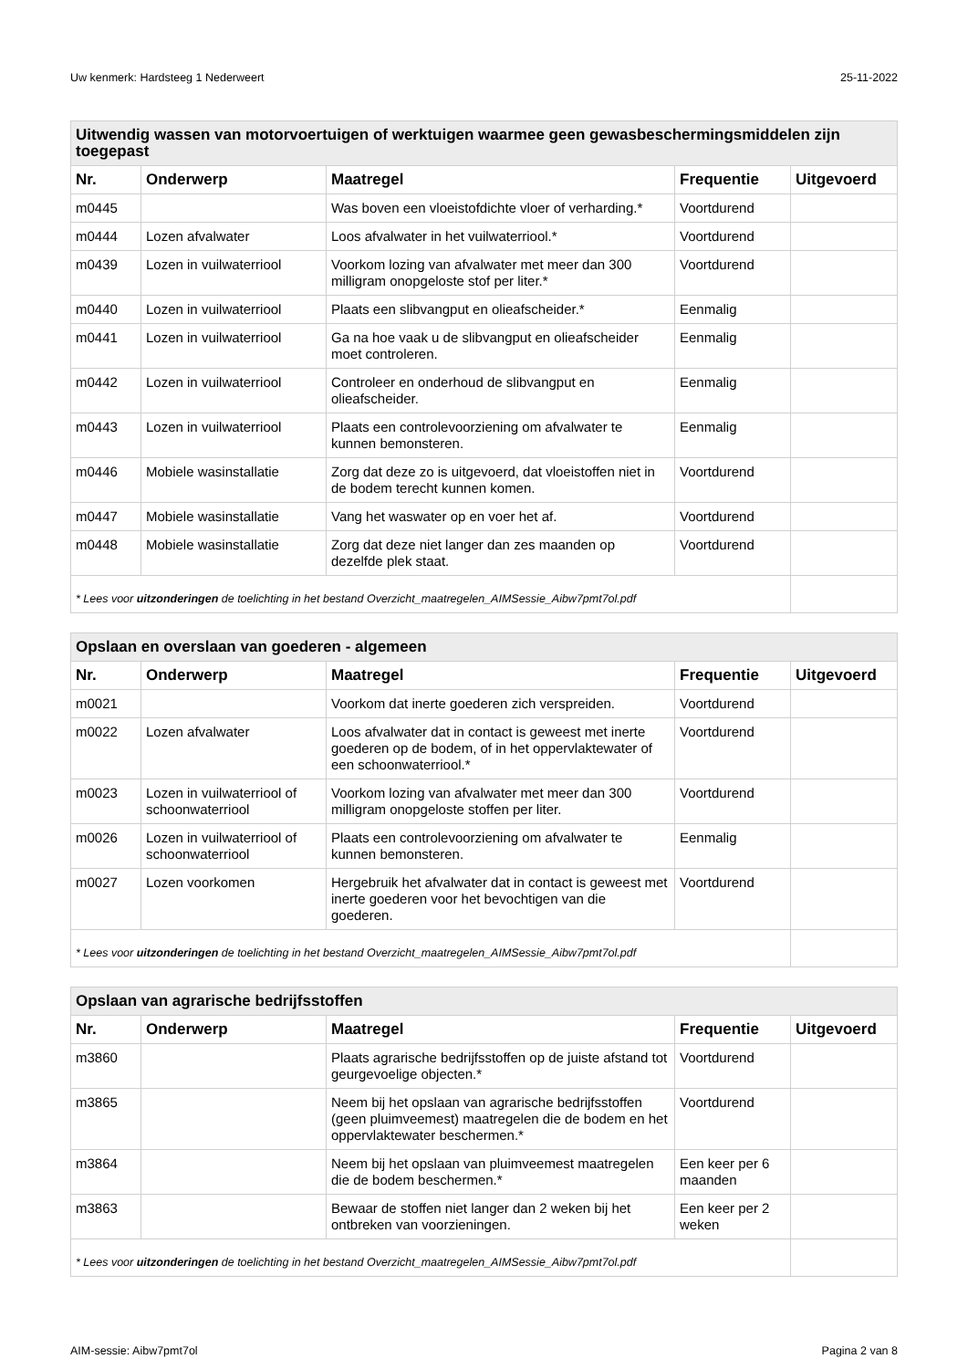Uw kenmerk: Hardsteeg 1 Nederweert 25-11-2022
| Uitwendig wassen van motorvoertuigen of werktuigen waarmee geen gewasbeschermingsmiddelen zijn toegepast | | | | |
| Nr. | Onderwerp | Maatregel | Frequentie | Uitgevoerd |
| m0445 | | Was boven een vloeistofdichte vloer of verharding.* | Voortdurend | |
| m0444 | Lozen afvalwater | Loos afvalwater in het vuilwaterriool.* | Voortdurend | |
| m0439 | Lozen in vuilwaterriool | Voorkom lozing van afvalwater met meer dan 300 milligram onopgeloste stof per liter.* | Voortdurend | |
| m0440 | Lozen in vuilwaterriool | Plaats een slibvangput en olieafscheider.* | Eenmalig | |
| m0441 | Lozen in vuilwaterriool | Ga na hoe vaak u de slibvangput en olieafscheider moet controleren. | Eenmalig | |
| m0442 | Lozen in vuilwaterriool | Controleer en onderhoud de slibvangput en olieafscheider. | Eenmalig | |
| m0443 | Lozen in vuilwaterriool | Plaats een controlevoorziening om afvalwater te kunnen bemonsteren. | Eenmalig | |
| m0446 | Mobiele wasinstallatie | Zorg dat deze zo is uitgevoerd, dat vloeistoffen niet in de bodem terecht kunnen komen. | Voortdurend | |
| m0447 | Mobiele wasinstallatie | Vang het waswater op en voer het af. | Voortdurend | |
| m0448 | Mobiele wasinstallatie | Zorg dat deze niet langer dan zes maanden op dezelfde plek staat. | Voortdurend | |
| * Lees voor uitzonderingen de toelichting in het bestand Overzicht_maatregelen_AIMSessie_Aibw7pmt7ol.pdf | | | | |
| Opslaan en overslaan van goederen - algemeen | | | | |
| Nr. | Onderwerp | Maatregel | Frequentie | Uitgevoerd |
| m0021 | | Voorkom dat inerte goederen zich verspreiden. | Voortdurend | |
| m0022 | Lozen afvalwater | Loos afvalwater dat in contact is geweest met inerte goederen op de bodem, of in het oppervlaktewater of een schoonwaterriool.* | Voortdurend | |
| m0023 | Lozen in vuilwaterriool of schoonwaterriool | Voorkom lozing van afvalwater met meer dan 300 milligram onopgeloste stoffen per liter. | Voortdurend | |
| m0026 | Lozen in vuilwaterriool of schoonwaterriool | Plaats een controlevoorziening om afvalwater te kunnen bemonsteren. | Eenmalig | |
| m0027 | Lozen voorkomen | Hergebruik het afvalwater dat in contact is geweest met inerte goederen voor het bevochtigen van die goederen. | Voortdurend | |
| * Lees voor uitzonderingen de toelichting in het bestand Overzicht_maatregelen_AIMSessie_Aibw7pmt7ol.pdf | | | | |
| Opslaan van agrarische bedrijfsstoffen | | | | |
| Nr. | Onderwerp | Maatregel | Frequentie | Uitgevoerd |
| m3860 | | Plaats agrarische bedrijfsstoffen op de juiste afstand tot geurgevoelige objecten.* | Voortdurend | |
| m3865 | | Neem bij het opslaan van agrarische bedrijfsstoffen (geen pluimveemest) maatregelen die de bodem en het oppervlaktewater beschermen.* | Voortdurend | |
| m3864 | | Neem bij het opslaan van pluimveemest maatregelen die de bodem beschermen.* | Een keer per 6 maanden | |
| m3863 | | Bewaar de stoffen niet langer dan 2 weken bij het ontbreken van voorzieningen. | Een keer per 2 weken | |
| * Lees voor uitzonderingen de toelichting in het bestand Overzicht_maatregelen_AIMSessie_Aibw7pmt7ol.pdf | | | | |
AIM-sessie: Aibw7pmt7ol Pagina 2 van 8